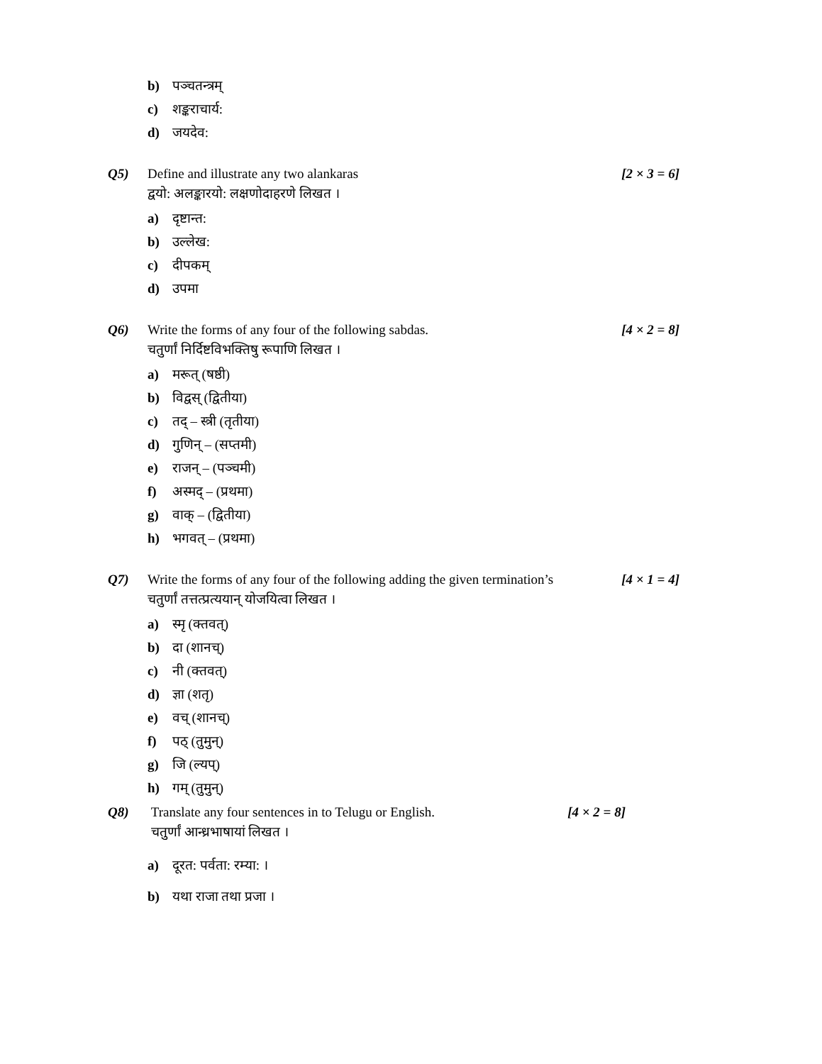b) पञ्चतन्त्रम्
c) शङ्कराचार्य:
d) जयदेव:
Q5) Define and illustrate any two alankaras
[2 × 3 = 6]
द्वयो: अलङ्कारयो: लक्षणोदाहरणे लिखत ।
a) दृष्टान्त:
b) उल्लेख:
c) दीपकम्
d) उपमा
Q6) Write the forms of any four of the following sabdas.
[4 × 2 = 8]
चतुर्णां निर्दिष्टविभक्तिषु रूपाणि लिखत ।
a) मरूत् (षष्ठी)
b) विद्वस् (द्वितीया)
c) तद् – स्त्री (तृतीया)
d) गुणिन् – (सप्तमी)
e) राजन् – (पञ्चमी)
f) अस्मद् – (प्रथमा)
g) वाक् – (द्वितीया)
h) भगवत् – (प्रथमा)
Q7) Write the forms of any four of the following adding the given termination’s
[4 × 1 = 4]
चतुर्णां तत्तत्प्रत्ययान् योजयित्वा लिखत ।
a) स्मृ (क्तवत्)
b) दा (शानच्)
c) नी (क्तवत्)
d) ज्ञा (शतृ)
e) वच् (शानच्)
f) पठ् (तुमुन्)
g) जि (ल्यप्)
h) गम् (तुमुन्)
Q8) Translate any four sentences in to Telugu or English.
[4 × 2 = 8]
चतुर्णां आन्ध्रभाषायां लिखत ।
a) दूरत: पर्वता: रम्या: ।
b) यथा राजा तथा प्रजा ।